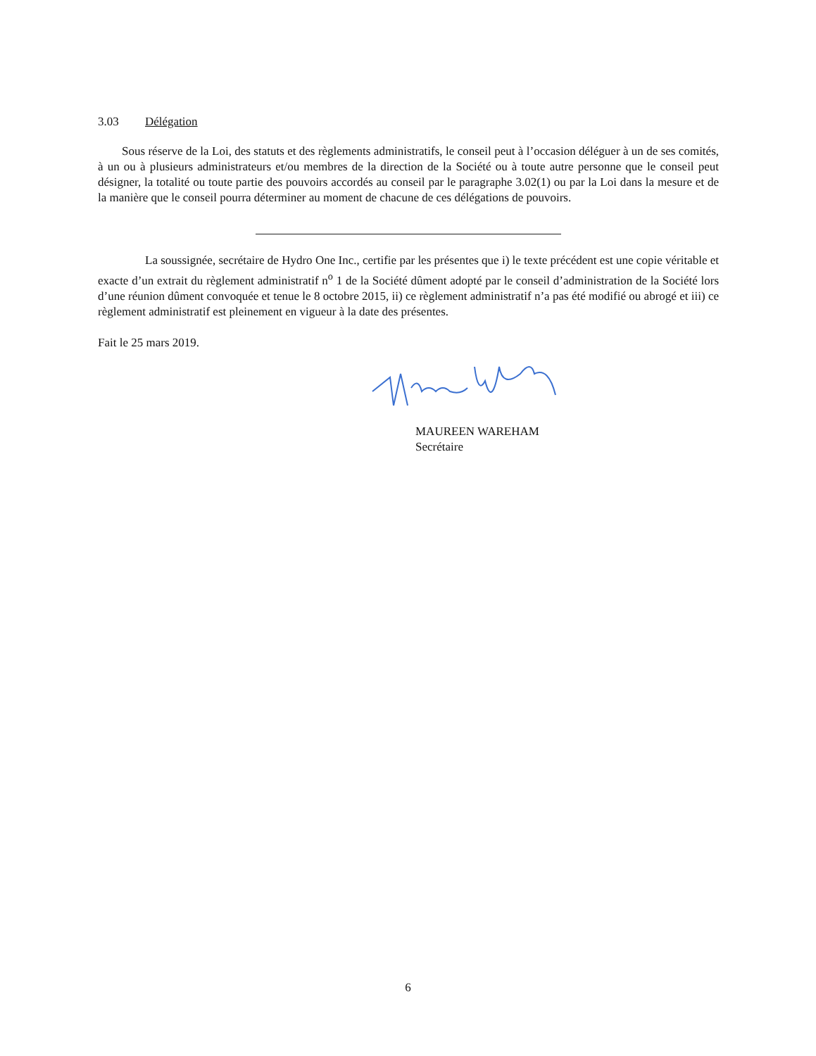3.03 Délégation
Sous réserve de la Loi, des statuts et des règlements administratifs, le conseil peut à l’occasion déléguer à un de ses comités, à un ou à plusieurs administrateurs et/ou membres de la direction de la Société ou à toute autre personne que le conseil peut désigner, la totalité ou toute partie des pouvoirs accordés au conseil par le paragraphe 3.02(1) ou par la Loi dans la mesure et de la manière que le conseil pourra déterminer au moment de chacune de ces délégations de pouvoirs.
La soussignée, secrétaire de Hydro One Inc., certifie par les présentes que i) le texte précédent est une copie véritable et exacte d’un extrait du règlement administratif n<sup>o</sup> 1 de la Société dûment adopté par le conseil d’administration de la Société lors d’une réunion dûment convoquée et tenue le 8 octobre 2015, ii) ce règlement administratif n’a pas été modifié ou abrogé et iii) ce règlement administratif est pleinement en vigueur à la date des présentes.
Fait le 25 mars 2019.
MAUREEN WAREHAM
Secrétaire
6